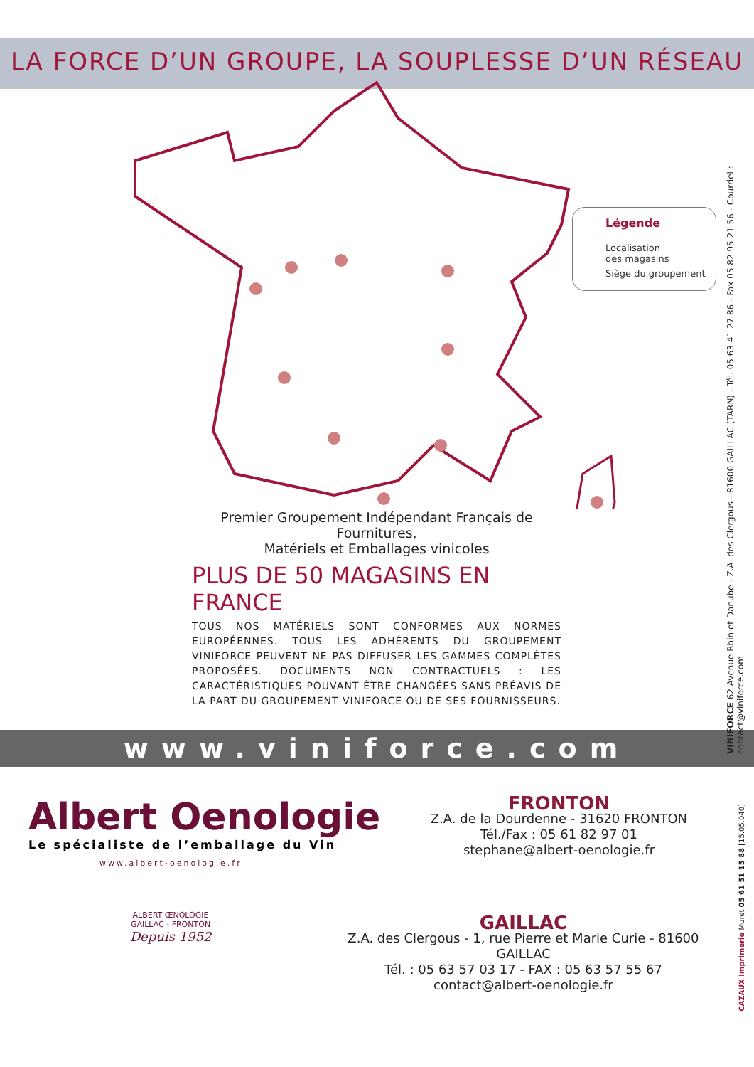LA FORCE D’UN GROUPE, LA SOUPLESSE D’UN RÉSEAU
Légende
Localisation
des magasins
Siège du groupement
Premier Groupement Indépendant Français de Fournitures,
Matériels et Emballages vinicoles
PLUS DE 50 MAGASINS EN FRANCE
TOUS NOS MATÉRIELS SONT CONFORMES AUX NORMES EUROPÉENNES. TOUS LES ADHÉRENTS DU GROUPEMENT VINIFORCE PEUVENT NE PAS DIFFUSER LES GAMMES COMPLÈTES PROPOSÉES. DOCUMENTS NON CONTRACTUELS : LES CARACTÉRISTIQUES POUVANT ÊTRE CHANGÉES SANS PRÉAVIS DE LA PART DU GROUPEMENT VINIFORCE OU DE SES FOURNISSEURS.
www.viniforce.com
Albert Oenologie
Le spécialiste de l’emballage du Vin
www.albert-oenologie.fr
ALBERT ŒNOLOGIE
GAILLAC - FRONTON
Depuis 1952
FRONTON
Z.A. de la Dourdenne - 31620 FRONTON
Tél./Fax : 05 61 82 97 01
stephane@albert-oenologie.fr
GAILLAC
Z.A. des Clergous - 1, rue Pierre et Marie Curie - 81600 GAILLAC
Tél. : 05 63 57 03 17 - FAX : 05 63 57 55 67
contact@albert-oenologie.fr
VINIFORCE 62 Avenue Rhin et Danube - Z.A. des Clergous - 81600 GAILLAC (TARN) - Tél. 05 63 41 27 86 - Fax 05 82 95 21 56 - Courriel : contact@viniforce.com
CAZAUX Imprimerie Muret 05 61 51 15 88 [15.05.040]